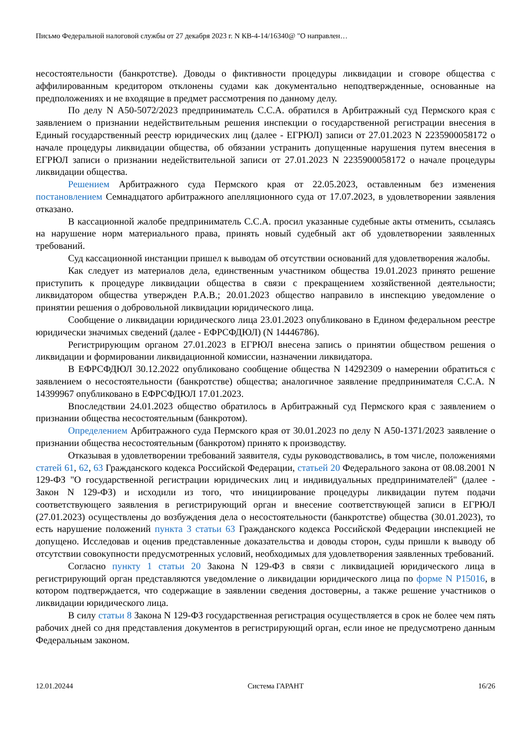Письмо Федеральной налоговой службы от 27 декабря 2023 г. N КВ-4-14/16340@ "О направлен…
несостоятельности (банкротстве). Доводы о фиктивности процедуры ликвидации и сговоре общества с аффилированным кредитором отклонены судами как документально неподтвержденные, основанные на предположениях и не входящие в предмет рассмотрения по данному делу.
По делу N А50-5072/2023 предприниматель С.С.А. обратился в Арбитражный суд Пермского края с заявлением о признании недействительным решения инспекции о государственной регистрации внесения в Единый государственный реестр юридических лиц (далее - ЕГРЮЛ) записи от 27.01.2023 N 2235900058172 о начале процедуры ликвидации общества, об обязании устранить допущенные нарушения путем внесения в ЕГРЮЛ записи о признании недействительной записи от 27.01.2023 N 2235900058172 о начале процедуры ликвидации общества.
Решением Арбитражного суда Пермского края от 22.05.2023, оставленным без изменения постановлением Семнадцатого арбитражного апелляционного суда от 17.07.2023, в удовлетворении заявления отказано.
В кассационной жалобе предприниматель С.С.А. просил указанные судебные акты отменить, ссылаясь на нарушение норм материального права, принять новый судебный акт об удовлетворении заявленных требований.
Суд кассационной инстанции пришел к выводам об отсутствии оснований для удовлетворения жалобы.
Как следует из материалов дела, единственным участником общества 19.01.2023 принято решение приступить к процедуре ликвидации общества в связи с прекращением хозяйственной деятельности; ликвидатором общества утвержден Р.А.В.; 20.01.2023 общество направило в инспекцию уведомление о принятии решения о добровольной ликвидации юридического лица.
Сообщение о ликвидации юридического лица 23.01.2023 опубликовано в Едином федеральном реестре юридически значимых сведений (далее - ЕФРСФДЮЛ) (N 14446786).
Регистрирующим органом 27.01.2023 в ЕГРЮЛ внесена запись о принятии обществом решения о ликвидации и формировании ликвидационной комиссии, назначении ликвидатора.
В ЕФРСФДЮЛ 30.12.2022 опубликовано сообщение общества N 14292309 о намерении обратиться с заявлением о несостоятельности (банкротстве) общества; аналогичное заявление предпринимателя С.С.А. N 14399967 опубликовано в ЕФРСФДЮЛ 17.01.2023.
Впоследствии 24.01.2023 общество обратилось в Арбитражный суд Пермского края с заявлением о признании общества несостоятельным (банкротом).
Определением Арбитражного суда Пермского края от 30.01.2023 по делу N А50-1371/2023 заявление о признании общества несостоятельным (банкротом) принято к производству.
Отказывая в удовлетворении требований заявителя, суды руководствовались, в том числе, положениями статей 61, 62, 63 Гражданского кодекса Российской Федерации, статьей 20 Федерального закона от 08.08.2001 N 129-ФЗ "О государственной регистрации юридических лиц и индивидуальных предпринимателей" (далее - Закон N 129-ФЗ) и исходили из того, что инициирование процедуры ликвидации путем подачи соответствующего заявления в регистрирующий орган и внесение соответствующей записи в ЕГРЮЛ (27.01.2023) осуществлены до возбуждения дела о несостоятельности (банкротстве) общества (30.01.2023), то есть нарушение положений пункта 3 статьи 63 Гражданского кодекса Российской Федерации инспекцией не допущено. Исследовав и оценив представленные доказательства и доводы сторон, суды пришли к выводу об отсутствии совокупности предусмотренных условий, необходимых для удовлетворения заявленных требований.
Согласно пункту 1 статьи 20 Закона N 129-ФЗ в связи с ликвидацией юридического лица в регистрирующий орган представляются уведомление о ликвидации юридического лица по форме N Р15016, в котором подтверждается, что содержащие в заявлении сведения достоверны, а также решение участников о ликвидации юридического лица.
В силу статьи 8 Закона N 129-ФЗ государственная регистрация осуществляется в срок не более чем пять рабочих дней со дня представления документов в регистрирующий орган, если иное не предусмотрено данным Федеральным законом.
12.01.20244 Система ГАРАНТ 16/26